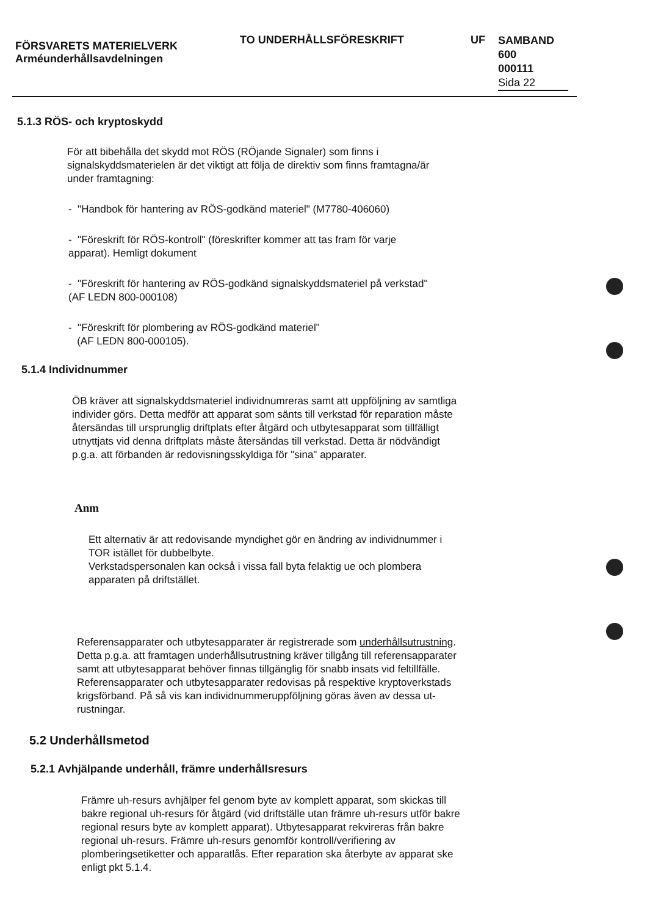FÖRSVARETS MATERIELVERK
Arméunderhållsavdelningen
TO UNDERHÅLLSFÖRESKRIFT UF
SAMBAND
600
000111
Sida 22
5.1.3 RÖS- och kryptoskydd
För att bibehålla det skydd mot RÖS (RÖjande Signaler) som finns i signalskyddsmaterielen är det viktigt att följa de direktiv som finns framtagna/är under framtagning:
- "Handbok för hantering av RÖS-godkänd materiel" (M7780-406060)
- "Föreskrift för RÖS-kontroll" (föreskrifter kommer att tas fram för varje apparat). Hemligt dokument
- "Föreskrift för hantering av RÖS-godkänd signalskyddsmateriel på verkstad" (AF LEDN 800-000108)
- "Föreskrift för plombering av RÖS-godkänd materiel"
(AF LEDN 800-000105).
5.1.4 Individnummer
ÖB kräver att signalskyddsmateriel individnumreras samt att uppföljning av samtliga individer görs. Detta medför att apparat som sänts till verkstad för reparation måste återsändas till ursprunglig driftplats efter åtgärd och utbytesapparat som tillfälligt utnyttjats vid denna driftplats måste återsändas till verkstad. Detta är nödvändigt p.g.a. att förbanden är redovisningsskyldiga för "sina" apparater.
Anm
Ett alternativ är att redovisande myndighet gör en ändring av individnummer i TOR istället för dubbelbyte.
Verkstadspersonalen kan också i vissa fall byta felaktig ue och plombera apparaten på driftstället.
Referensapparater och utbytesapparater är registrerade som underhållsutrustning. Detta p.g.a. att framtagen underhållsutrustning kräver tillgång till referensapparater samt att utbytesapparat behöver finnas tillgänglig för snabb insats vid feltillfälle. Referensapparater och utbytesapparater redovisas på respektive kryptoverkstads krigsförband. På så vis kan individnummeruppföljning göras även av dessa ut-rustningar.
5.2 Underhållsmetod
5.2.1 Avhjälpande underhåll, främre underhållsresurs
Främre uh-resurs avhjälper fel genom byte av komplett apparat, som skickas till bakre regional uh-resurs för åtgärd (vid driftställe utan främre uh-resurs utför bakre regional resurs byte av komplett apparat). Utbytesapparat rekvireras från bakre regional uh-resurs. Främre uh-resurs genomför kontroll/verifiering av plomberingsetiketter och apparatlås. Efter reparation ska återbyte av apparat ske enligt pkt 5.1.4.